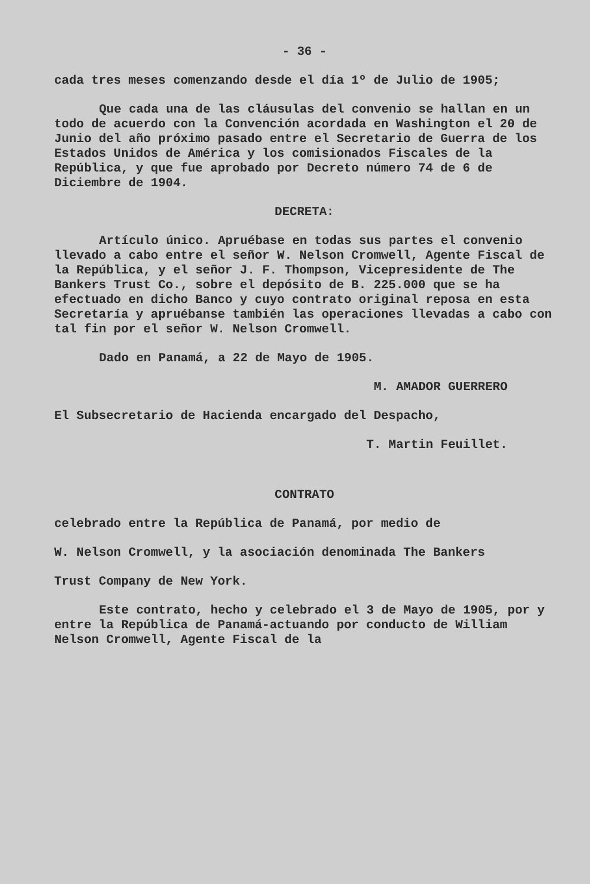- 36 -
cada tres meses comenzando desde el día 1º de Julio de 1905;
Que cada una de las cláusulas del convenio se hallan en un todo de acuerdo con la Convención acordada en Washington el 20 de Junio del año próximo pasado entre el Secretario de Guerra de los Estados Unidos de América y los comisionados Fiscales de la República, y que fue aprobado por Decreto número 74 de 6 de Diciembre de 1904.
DECRETA:
Artículo único. Apruébase en todas sus partes el convenio llevado a cabo entre el señor W. Nelson Cromwell, Agente Fiscal de la República, y el señor J. F. Thompson, Vicepresidente de The Bankers Trust Co., sobre el depósito de B. 225.000 que se ha efectuado en dicho Banco y cuyo contrato original reposa en esta Secretaría y apruébanse también las operaciones llevadas a cabo con tal fin por el señor W. Nelson Cromwell.
Dado en Panamá, a 22 de Mayo de 1905.
M. AMADOR GUERRERO
El Subsecretario de Hacienda encargado del Despacho,
T. Martin Feuillet.
CONTRATO
celebrado entre la República de Panamá, por medio de
W. Nelson Cromwell, y la asociación denominada The Bankers
Trust Company de New York.
Este contrato, hecho y celebrado el 3 de Mayo de 1905, por y entre la República de Panamá-actuando por conducto de William Nelson Cromwell, Agente Fiscal de la